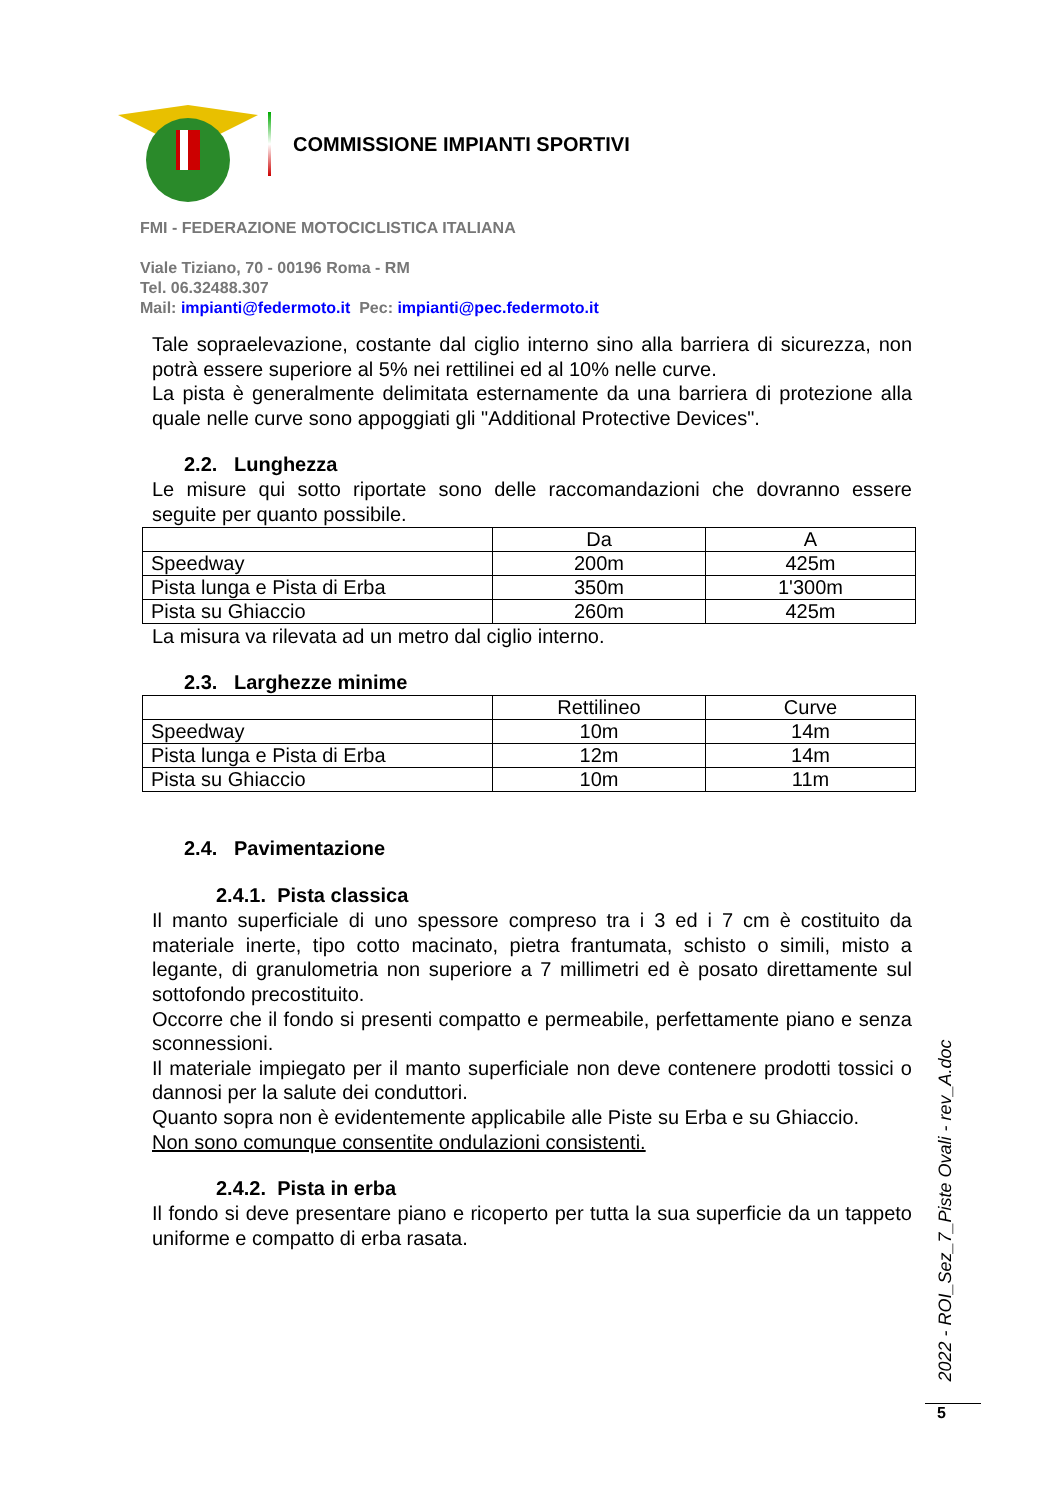COMMISSIONE IMPIANTI SPORTIVI
FMI - FEDERAZIONE MOTOCICLISTICA ITALIANA
Viale Tiziano, 70 - 00196 Roma - RM
Tel. 06.32488.307
Mail: impianti@federmoto.it Pec: impianti@pec.federmoto.it
Tale sopraelevazione, costante dal ciglio interno sino alla barriera di sicurezza, non potrà essere superiore al 5% nei rettilinei ed al 10% nelle curve.
La pista è generalmente delimitata esternamente da una barriera di protezione alla quale nelle curve sono appoggiati gli "Additional Protective Devices".
2.2. Lunghezza
Le misure qui sotto riportate sono delle raccomandazioni che dovranno essere seguite per quanto possibile.
| | Da | A |
| Speedway | 200m | 425m |
| Pista lunga e Pista di Erba | 350m | 1'300m |
| Pista su Ghiaccio | 260m | 425m |
La misura va rilevata ad un metro dal ciglio interno.
2.3. Larghezze minime
| | Rettilineo | Curve |
| Speedway | 10m | 14m |
| Pista lunga e Pista di Erba | 12m | 14m |
| Pista su Ghiaccio | 10m | 11m |
2.4. Pavimentazione
2.4.1. Pista classica
Il manto superficiale di uno spessore compreso tra i 3 ed i 7 cm è costituito da materiale inerte, tipo cotto macinato, pietra frantumata, schisto o simili, misto a legante, di granulometria non superiore a 7 millimetri ed è posato direttamente sul sottofondo precostituito.
Occorre che il fondo si presenti compatto e permeabile, perfettamente piano e senza sconnessioni.
Il materiale impiegato per il manto superficiale non deve contenere prodotti tossici o dannosi per la salute dei conduttori.
Quanto sopra non è evidentemente applicabile alle Piste su Erba e su Ghiaccio.
Non sono comunque consentite ondulazioni consistenti.
2.4.2. Pista in erba
Il fondo si deve presentare piano e ricoperto per tutta la sua superficie da un tappeto uniforme e compatto di erba rasata.
2022 - ROI_Sez_7_Piste Ovali - rev_A.doc
5